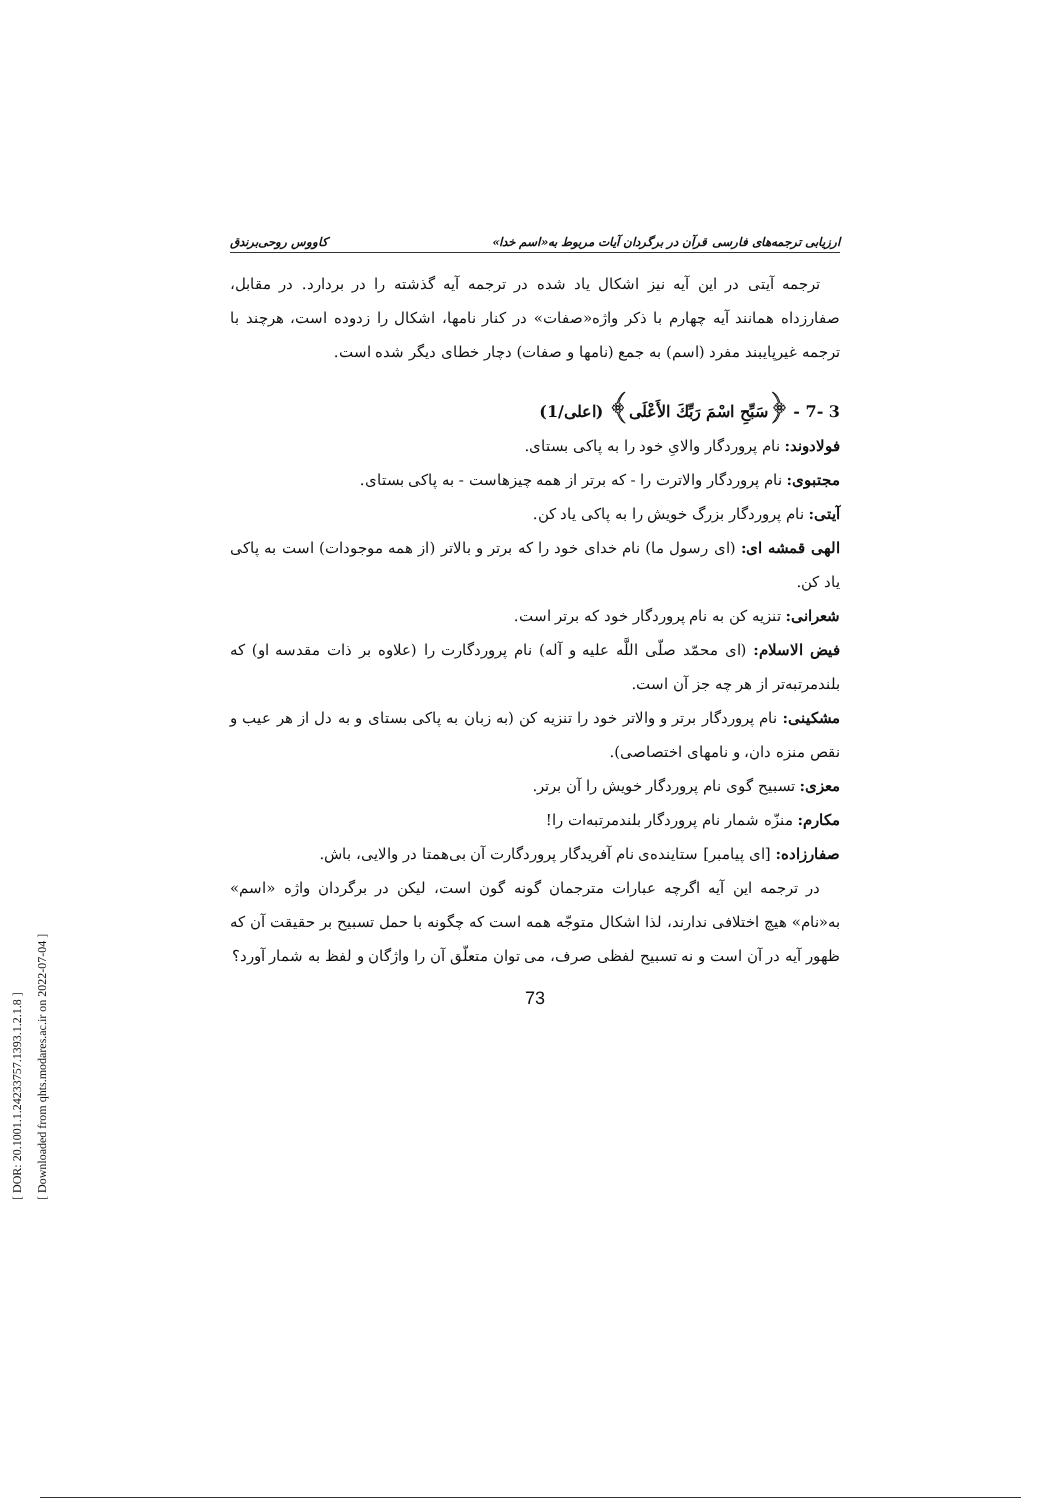[ DOR: 20.1001.1.24233757.1393.1.2.1.8 ]
[ Downloaded from qhts.modares.ac.ir on 2022-07-04 ]
ارزیابی ترجمه‌های فارسی قرآن در برگردان آیات مربوط به«اسم خدا» کاووس روحی‌برندق
ترجمه آیتی در این آیه نیز اشکال یاد شده در ترجمه آیه گذشته را در بردارد. در مقابل، صفارزداه همانند آیه چهارم با ذکر واژه«صفات» در کنار نامها، اشکال را زدوده است، هرچند با ترجمه غیرپایبند مفرد (اسم) به جمع (نامها و صفات) دچار خطای دیگر شده است.
3 -7 - ﴿سَبِّحِ اسْمَ رَبِّكَ الأَعْلَى﴾ (اعلی/1)
فولادوند: نام پروردگار والایِ خود را به پاکی بستای.
مجتبوی: نام پروردگار والاترت را - که برتر از همه چیزهاست - به پاکی بستای.
آیتی: نام پروردگار بزرگ خویش را به پاکی یاد کن.
الهی قمشه ای: (ای رسول ما) نام خدای خود را که برتر و بالاتر (از همه موجودات) است به پاکی یاد کن.
شعرانی: تنزیه کن به نام پروردگار خود که برتر است.
فیض الاسلام: (ای محمّد صلّی اللَّه علیه و آله) نام پروردگارت را (علاوه بر ذات مقدسه او) که بلندمرتبه‌تر از هر چه جز آن است.
مشکینی: نام پروردگار برتر و والاتر خود را تنزیه کن (به زبان به پاکی بستای و به دل از هر عیب و نقص منزه دان، و نامهای اختصاصی).
معزی: تسبیح گوی نام پروردگار خویش را آن برتر.
مکارم: منزّه شمار نام پروردگار بلندمرتبه‌ات را!
صفارزاده: [ای پیامبر] ستاینده‌ی نام آفریدگار پروردگارت آن بی‌همتا در والایی، باش.
در ترجمه این آیه اگرچه عبارات مترجمان گونه گون است، لیکن در برگردان واژه «اسم» به«نام» هیچ اختلافی ندارند، لذا اشکال متوجّه همه است که چگونه با حمل تسبیح بر حقیقت آن که ظهور آیه در آن است و نه تسبیح لفظی صرف، می توان متعلّق آن را واژگان و لفظ به شمار آورد؟
73